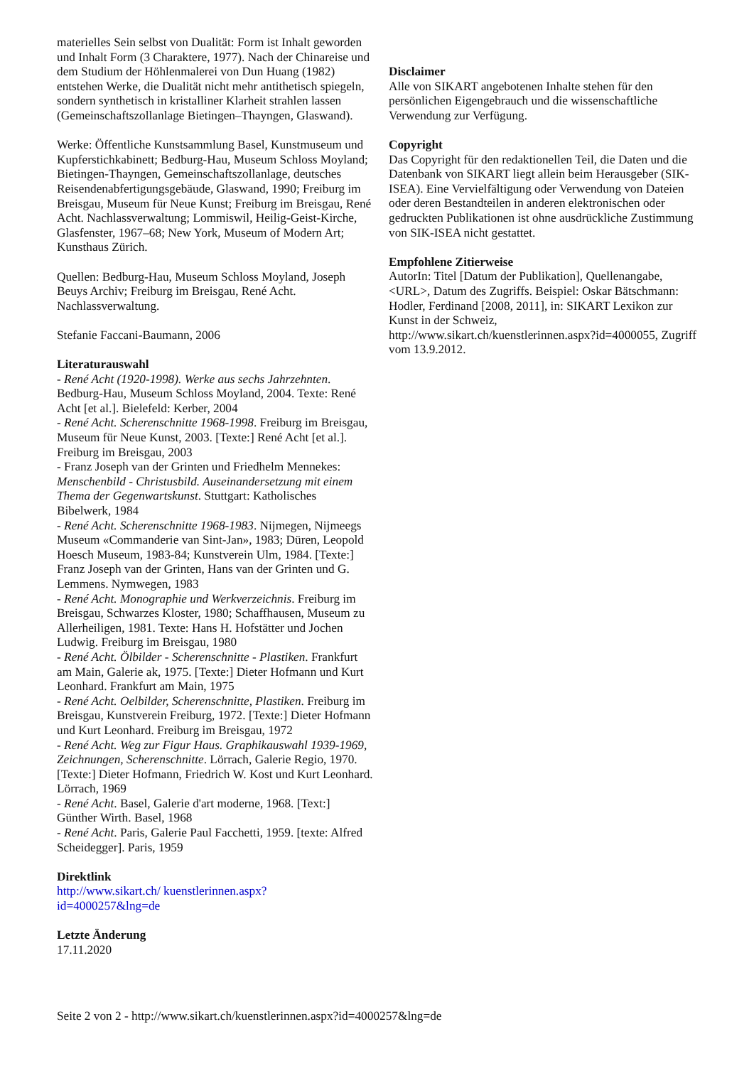materielles Sein selbst von Dualität: Form ist Inhalt geworden und Inhalt Form (3 Charaktere, 1977). Nach der Chinareise und dem Studium der Höhlenmalerei von Dun Huang (1982) entstehen Werke, die Dualität nicht mehr antithetisch spiegeln, sondern synthetisch in kristalliner Klarheit strahlen lassen (Gemeinschaftszollanlage Bietingen–Thayngen, Glaswand).
Werke: Öffentliche Kunstsammlung Basel, Kunstmuseum und Kupferstichkabinett; Bedburg-Hau, Museum Schloss Moyland; Bietingen-Thayngen, Gemeinschaftszollanlage, deutsches Reisendenabfertigungsgebäude, Glaswand, 1990; Freiburg im Breisgau, Museum für Neue Kunst; Freiburg im Breisgau, René Acht. Nachlassverwaltung; Lommiswil, Heilig-Geist-Kirche, Glasfenster, 1967–68; New York, Museum of Modern Art; Kunsthaus Zürich.
Quellen: Bedburg-Hau, Museum Schloss Moyland, Joseph Beuys Archiv; Freiburg im Breisgau, René Acht. Nachlassverwaltung.
Stefanie Faccani-Baumann, 2006
Literaturauswahl
- René Acht (1920-1998). Werke aus sechs Jahrzehnten. Bedburg-Hau, Museum Schloss Moyland, 2004. Texte: René Acht [et al.]. Bielefeld: Kerber, 2004
- René Acht. Scherenschnitte 1968-1998. Freiburg im Breisgau, Museum für Neue Kunst, 2003. [Texte:] René Acht [et al.]. Freiburg im Breisgau, 2003
- Franz Joseph van der Grinten und Friedhelm Mennekes: Menschenbild - Christusbild. Auseinandersetzung mit einem Thema der Gegenwartskunst. Stuttgart: Katholisches Bibelwerk, 1984
- René Acht. Scherenschnitte 1968-1983. Nijmegen, Nijmeegs Museum «Commanderie van Sint-Jan», 1983; Düren, Leopold Hoesch Museum, 1983-84; Kunstverein Ulm, 1984. [Texte:] Franz Joseph van der Grinten, Hans van der Grinten und G. Lemmens. Nymwegen, 1983
- René Acht. Monographie und Werkverzeichnis. Freiburg im Breisgau, Schwarzes Kloster, 1980; Schaffhausen, Museum zu Allerheiligen, 1981. Texte: Hans H. Hofstätter und Jochen Ludwig. Freiburg im Breisgau, 1980
- René Acht. Ölbilder - Scherenschnitte - Plastiken. Frankfurt am Main, Galerie ak, 1975. [Texte:] Dieter Hofmann und Kurt Leonhard. Frankfurt am Main, 1975
- René Acht. Oelbilder, Scherenschnitte, Plastiken. Freiburg im Breisgau, Kunstverein Freiburg, 1972. [Texte:] Dieter Hofmann und Kurt Leonhard. Freiburg im Breisgau, 1972
- René Acht. Weg zur Figur Haus. Graphikauswahl 1939-1969, Zeichnungen, Scherenschnitte. Lörrach, Galerie Regio, 1970. [Texte:] Dieter Hofmann, Friedrich W. Kost und Kurt Leonhard. Lörrach, 1969
- René Acht. Basel, Galerie d'art moderne, 1968. [Text:] Günther Wirth. Basel, 1968
- René Acht. Paris, Galerie Paul Facchetti, 1959. [texte: Alfred Scheidegger]. Paris, 1959
Direktlink
http://www.sikart.ch/ kuenstlerinnen.aspx? id=4000257&lng=de
Letzte Änderung
17.11.2020
Disclaimer
Alle von SIKART angebotenen Inhalte stehen für den persönlichen Eigengebrauch und die wissenschaftliche Verwendung zur Verfügung.
Copyright
Das Copyright für den redaktionellen Teil, die Daten und die Datenbank von SIKART liegt allein beim Herausgeber (SIK-ISEA). Eine Vervielfältigung oder Verwendung von Dateien oder deren Bestandteilen in anderen elektronischen oder gedruckten Publikationen ist ohne ausdrückliche Zustimmung von SIK-ISEA nicht gestattet.
Empfohlene Zitierweise
AutorIn: Titel [Datum der Publikation], Quellenangabe, <URL>, Datum des Zugriffs. Beispiel: Oskar Bätschmann: Hodler, Ferdinand [2008, 2011], in: SIKART Lexikon zur Kunst in der Schweiz, http://www.sikart.ch/kuenstlerinnen.aspx?id=4000055, Zugriff vom 13.9.2012.
Seite 2 von 2 - http://www.sikart.ch/kuenstlerinnen.aspx?id=4000257&lng=de